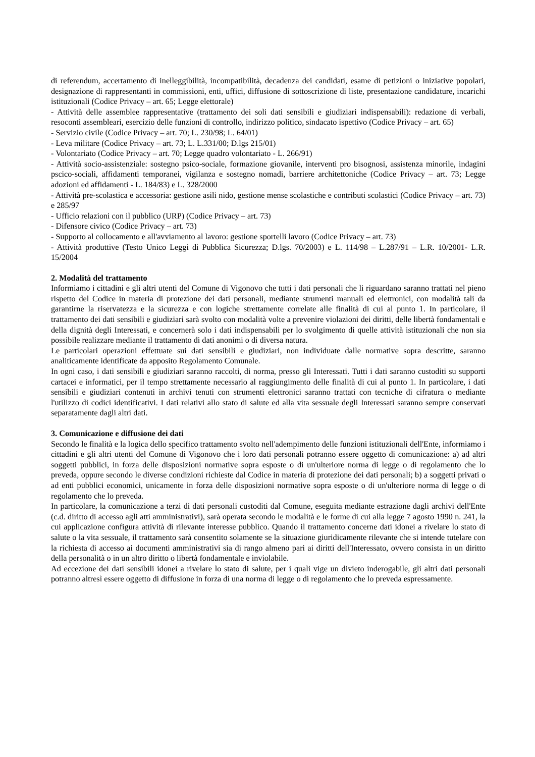di referendum, accertamento di inelleggibilità, incompatibilità, decadenza dei candidati, esame di petizioni o iniziative popolari, designazione di rappresentanti in commissioni, enti, uffici, diffusione di sottoscrizione di liste, presentazione candidature, incarichi istituzionali (Codice Privacy – art. 65; Legge elettorale)
- Attività delle assemblee rappresentative (trattamento dei soli dati sensibili e giudiziari indispensabili): redazione di verbali, resoconti assembleari, esercizio delle funzioni di controllo, indirizzo politico, sindacato ispettivo (Codice Privacy – art. 65)
- Servizio civile (Codice Privacy – art. 70; L. 230/98; L. 64/01)
- Leva militare (Codice Privacy – art. 73; L. L.331/00; D.lgs 215/01)
- Volontariato (Codice Privacy – art. 70; Legge quadro volontariato - L. 266/91)
- Attività socio-assistenziale: sostegno psico-sociale, formazione giovanile, interventi pro bisognosi, assistenza minorile, indagini pscico-sociali, affidamenti temporanei, vigilanza e sostegno nomadi, barriere architettoniche (Codice Privacy – art. 73; Legge adozioni ed affidamenti - L. 184/83) e L. 328/2000
- Attività pre-scolastica e accessoria: gestione asili nido, gestione mense scolastiche e contributi scolastici (Codice Privacy – art. 73) e 285/97
- Ufficio relazioni con il pubblico (URP) (Codice Privacy – art. 73)
- Difensore civico (Codice Privacy – art. 73)
- Supporto al collocamento e all'avviamento al lavoro: gestione sportelli lavoro (Codice Privacy – art. 73)
- Attività produttive (Testo Unico Leggi di Pubblica Sicurezza; D.lgs. 70/2003) e L. 114/98 – L.287/91 – L.R. 10/2001- L.R. 15/2004
2. Modalità del trattamento
Informiamo i cittadini e gli altri utenti del Comune di Vigonovo che tutti i dati personali che li riguardano saranno trattati nel pieno rispetto del Codice in materia di protezione dei dati personali, mediante strumenti manuali ed elettronici, con modalità tali da garantirne la riservatezza e la sicurezza e con logiche strettamente correlate alle finalità di cui al punto 1. In particolare, il trattamento dei dati sensibili e giudiziari sarà svolto con modalità volte a prevenire violazioni dei diritti, delle libertà fondamentali e della dignità degli Interessati, e concernerà solo i dati indispensabili per lo svolgimento di quelle attività istituzionali che non sia possibile realizzare mediante il trattamento di dati anonimi o di diversa natura.
Le particolari operazioni effettuate sui dati sensibili e giudiziari, non individuate dalle normative sopra descritte, saranno analiticamente identificate da apposito Regolamento Comunale.
In ogni caso, i dati sensibili e giudiziari saranno raccolti, di norma, presso gli Interessati. Tutti i dati saranno custoditi su supporti cartacei e informatici, per il tempo strettamente necessario al raggiungimento delle finalità di cui al punto 1. In particolare, i dati sensibili e giudiziari contenuti in archivi tenuti con strumenti elettronici saranno trattati con tecniche di cifratura o mediante l'utilizzo di codici identificativi. I dati relativi allo stato di salute ed alla vita sessuale degli Interessati saranno sempre conservati separatamente dagli altri dati.
3. Comunicazione e diffusione dei dati
Secondo le finalità e la logica dello specifico trattamento svolto nell'adempimento delle funzioni istituzionali dell'Ente, informiamo i cittadini e gli altri utenti del Comune di Vigonovo che i loro dati personali potranno essere oggetto di comunicazione: a) ad altri soggetti pubblici, in forza delle disposizioni normative sopra esposte o di un'ulteriore norma di legge o di regolamento che lo preveda, oppure secondo le diverse condizioni richieste dal Codice in materia di protezione dei dati personali; b) a soggetti privati o ad enti pubblici economici, unicamente in forza delle disposizioni normative sopra esposte o di un'ulteriore norma di legge o di regolamento che lo preveda.
In particolare, la comunicazione a terzi di dati personali custoditi dal Comune, eseguita mediante estrazione dagli archivi dell'Ente (c.d. diritto di accesso agli atti amministrativi), sarà operata secondo le modalità e le forme di cui alla legge 7 agosto 1990 n. 241, la cui applicazione configura attività di rilevante interesse pubblico. Quando il trattamento concerne dati idonei a rivelare lo stato di salute o la vita sessuale, il trattamento sarà consentito solamente se la situazione giuridicamente rilevante che si intende tutelare con la richiesta di accesso ai documenti amministrativi sia di rango almeno pari ai diritti dell'Interessato, ovvero consista in un diritto della personalità o in un altro diritto o libertà fondamentale e inviolabile.
Ad eccezione dei dati sensibili idonei a rivelare lo stato di salute, per i quali vige un divieto inderogabile, gli altri dati personali potranno altresì essere oggetto di diffusione in forza di una norma di legge o di regolamento che lo preveda espressamente.